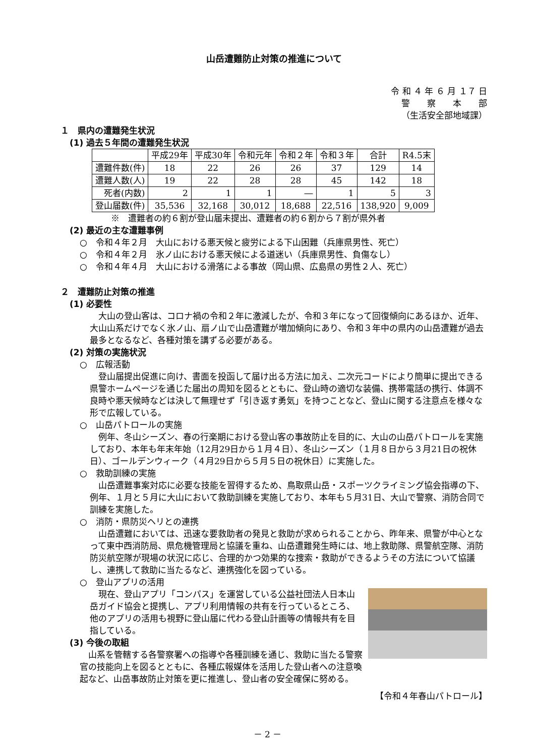山岳遭難防止対策の推進について
令 和 ４ 年 ６ 月 １７ 日
警　　察　　本　　部
（生活安全部地域課）
１　県内の遭難発生状況
(1) 過去５年間の遭難発生状況
| | 平成29年 | 平成30年 | 令和元年 | 令和２年 | 令和３年 | 合計 | R4.5末 |
| --- | --- | --- | --- | --- | --- | --- | --- |
| 遭難件数(件) | 18 | 22 | 26 | 26 | 37 | 129 | 14 |
| 遭難人数(人) | 19 | 22 | 28 | 28 | 45 | 142 | 18 |
| 死者(内数) | 2 | 1 | 1 | ― | 1 | 5 | 3 |
| 登山届数(件) | 35,536 | 32,168 | 30,012 | 18,688 | 22,516 | 138,920 | 9,009 |
※　遭難者の約６割が登山届未提出、遭難者の約６割から７割が県外者
(2) 最近の主な遭難事例
○　令和４年２月　大山における悪天候と疲労による下山困難（兵庫県男性、死亡）
○　令和４年２月　氷ノ山における悪天候による道迷い（兵庫県男性、負傷なし）
○　令和４年４月　大山における滑落による事故（岡山県、広島県の男性２人、死亡）
２　遭難防止対策の推進
(1) 必要性
　大山の登山客は、コロナ禍の令和２年に激減したが、令和３年になって回復傾向にあるほか、近年、大山山系だけでなく氷ノ山、扇ノ山で山岳遭難が増加傾向にあり、令和３年中の県内の山岳遭難が過去最多となるなど、各種対策を講ずる必要がある。
(2) 対策の実施状況
○　広報活動
　登山届提出促進に向け、書面を投函して届け出る方法に加え、二次元コードにより簡単に提出できる県警ホームページを通じた届出の周知を図るとともに、登山時の適切な装備、携帯電話の携行、体調不良時や悪天候時などは決して無理せず「引き返す勇気」を持つことなど、登山に関する注意点を様々な形で広報している。
○　山岳パトロールの実施
　例年、冬山シーズン、春の行楽期における登山客の事故防止を目的に、大山の山岳パトロールを実施しており、本年も年末年始（12月29日から１月４日）、冬山シーズン（１月８日から３月21日の祝休日）、ゴールデンウィーク（４月29日から５月５日の祝休日）に実施した。
○　救助訓練の実施
　山岳遭難事案対応に必要な技能を習得するため、鳥取県山岳・スポーツクライミング協会指導の下、例年、１月と５月に大山において救助訓練を実施しており、本年も５月31日、大山で警察、消防合同で訓練を実施した。
○　消防・県防災ヘリとの連携
　山岳遭難においては、迅速な要救助者の発見と救助が求められることから、昨年来、県警が中心となって東中西消防局、県危機管理局と協議を重ね、山岳遭難発生時には、地上救助隊、県警航空隊、消防防災航空隊が現場の状況に応じ、合理的かつ効果的な捜索・救助ができるようその方法について協議し、連携して救助に当たるなど、連携強化を図っている。
○　登山アプリの活用
　現在、登山アプリ「コンパス」を運営している公益社団法人日本山岳ガイド協会と提携し、アプリ利用情報の共有を行っているところ、他のアプリの活用も視野に登山届に代わる登山計画等の情報共有を目指している。
(3) 今後の取組
　山系を管轄する各警察署への指導や各種訓練を通じ、救助に当たる警察官の技能向上を図るとともに、各種広報媒体を活用した登山者への注意喚起など、山岳事故防止対策を更に推進し、登山者の安全確保に努める。
【令和４年春山パトロール】
－ 2 －